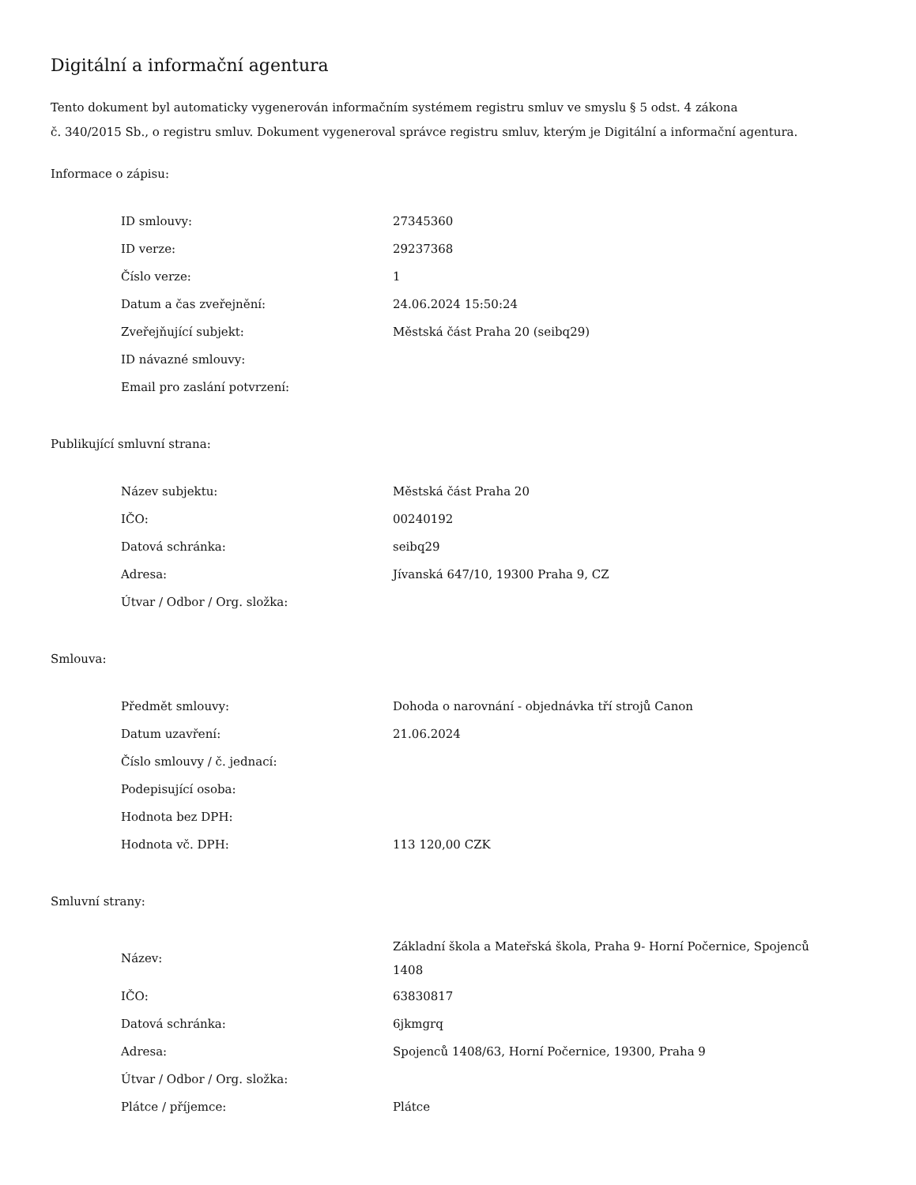Digitální a informační agentura
Tento dokument byl automaticky vygenerován informačním systémem registru smluv ve smyslu § 5 odst. 4 zákona
č. 340/2015 Sb., o registru smluv. Dokument vygeneroval správce registru smluv, kterým je Digitální a informační agentura.
Informace o zápisu:
| ID smlouvy: | 27345360 |
| ID verze: | 29237368 |
| Číslo verze: | 1 |
| Datum a čas zveřejnění: | 24.06.2024 15:50:24 |
| Zveřejňující subjekt: | Městská část Praha 20 (seibq29) |
| ID návazné smlouvy: | |
| Email pro zaslání potvrzení: | |
Publikující smluvní strana:
| Název subjektu: | Městská část Praha 20 |
| IČO: | 00240192 |
| Datová schránka: | seibq29 |
| Adresa: | Jívanská 647/10, 19300 Praha 9, CZ |
| Útvar / Odbor / Org. složka: | |
Smlouva:
| Předmět smlouvy: | Dohoda o narovnání - objednávka tří strojů Canon |
| Datum uzavření: | 21.06.2024 |
| Číslo smlouvy / č. jednací: | |
| Podepisující osoba: | |
| Hodnota bez DPH: | |
| Hodnota vč. DPH: | 113 120,00 CZK |
Smluvní strany:
| Název: | Základní škola a Mateřská škola, Praha 9- Horní Počernice, Spojenců 1408 |
| IČO: | 63830817 |
| Datová schránka: | 6jkmgrq |
| Adresa: | Spojenců 1408/63, Horní Počernice, 19300, Praha 9 |
| Útvar / Odbor / Org. složka: | |
| Plátce / příjemce: | Plátce |